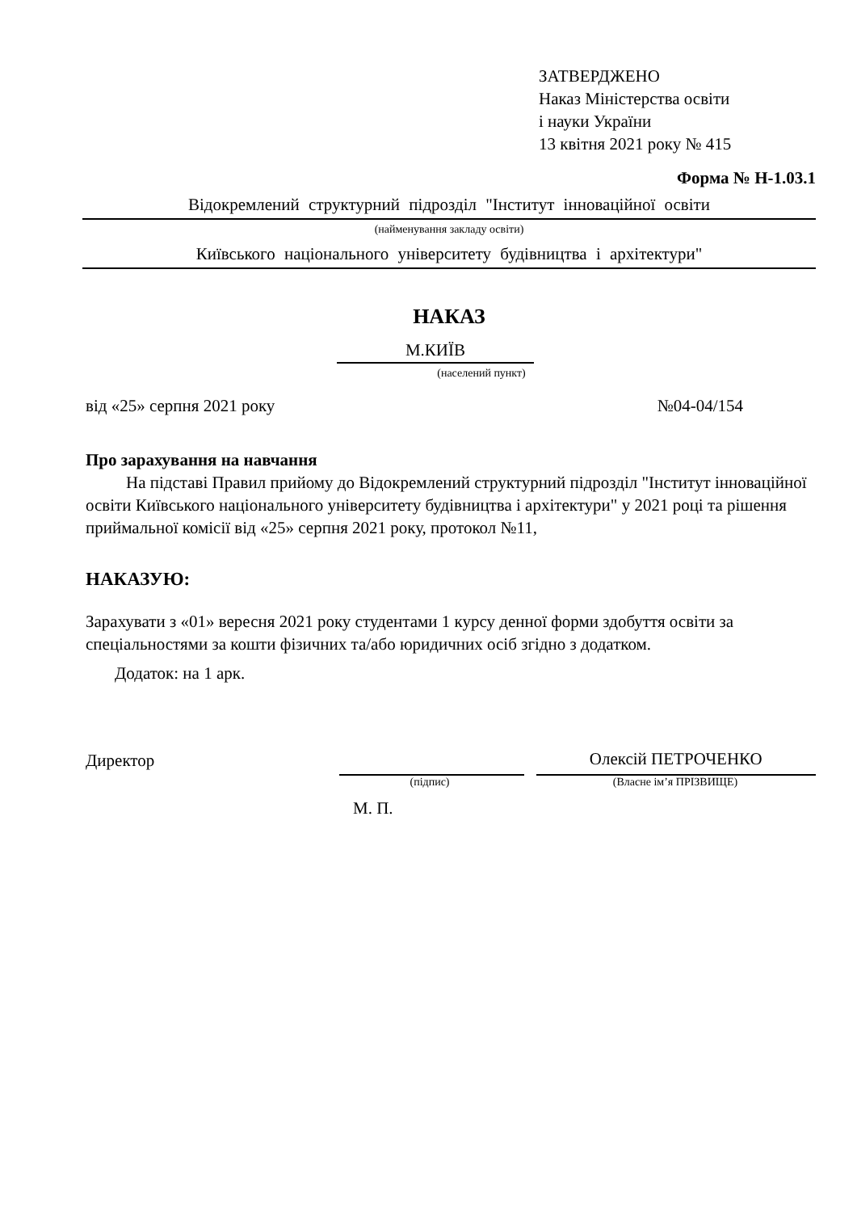ЗАТВЕРДЖЕНО
Наказ Міністерства освіти
і науки України
13 квітня 2021 року № 415
Форма № Н-1.03.1
Відокремлений структурний підрозділ "Інститут інноваційної освіти
(найменування закладу освіти)
Київського національного університету будівництва і архітектури"
НАКАЗ
М.КИЇВ
(населений пункт)
від «25» серпня 2021 року №04-04/154
Про зарахування на навчання
На підставі Правил прийому до Відокремлений структурний підрозділ "Інститут інноваційної освіти Київського національного університету будівництва і архітектури" у 2021 році та рішення приймальної комісії від «25» серпня 2021 року, протокол №11,
НАКАЗУЮ:
Зарахувати з «01» вересня 2021 року студентами 1 курсу денної форми здобуття освіти за спеціальностями за кошти фізичних та/або юридичних осіб згідно з додатком.
Додаток: на 1 арк.
Директор Олексій ПЕТРОЧЕНКО
(підпис) (Власне ім’я ПРІЗВИЩЕ)
М. П.